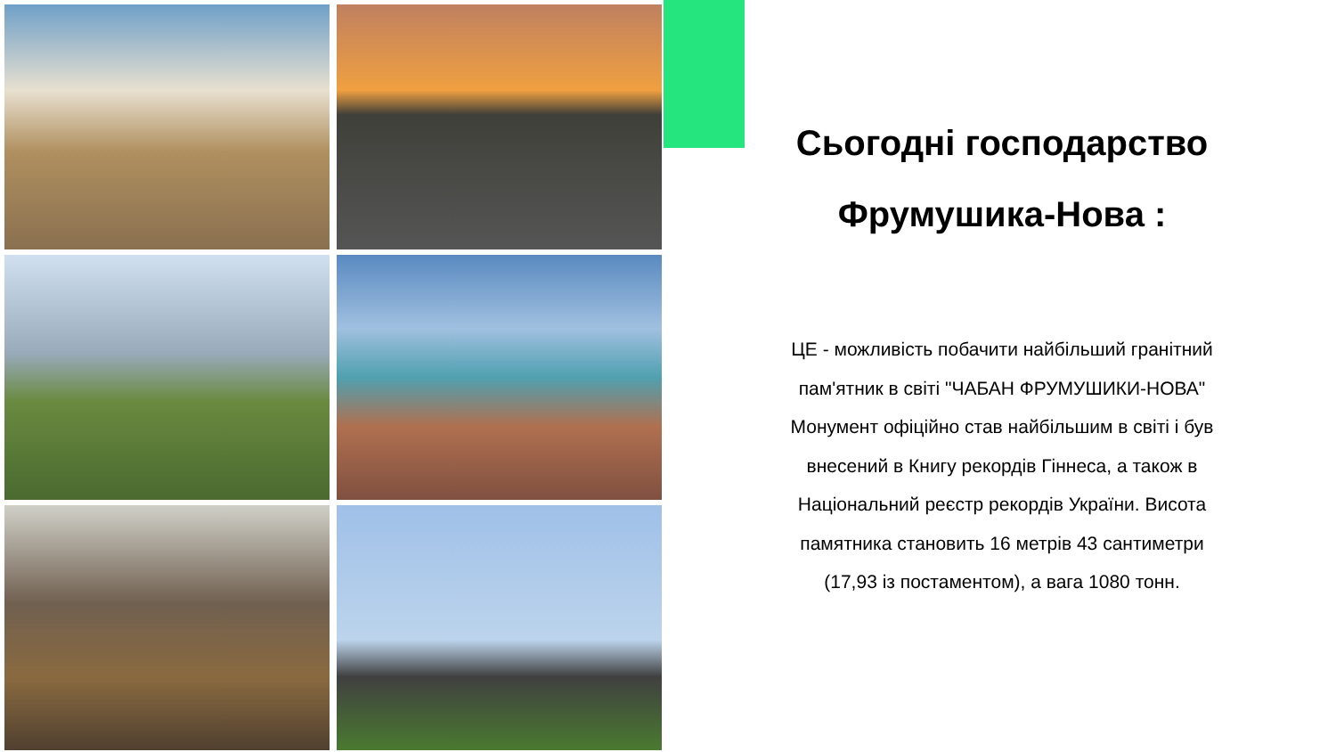Сьогодні господарство Фрумушика-Нова :
ЦЕ - можливість побачити найбільший гранітний пам'ятник в світі "ЧАБАН ФРУМУШИКИ-НОВА"
Монумент офіційно став найбільшим в світі і був внесений в Книгу рекордів Гіннеса, а також в Національний реєстр рекордів України. Висота памятника становить 16 метрів 43 сантиметри (17,93 із постаментом), а вага 1080 тонн.